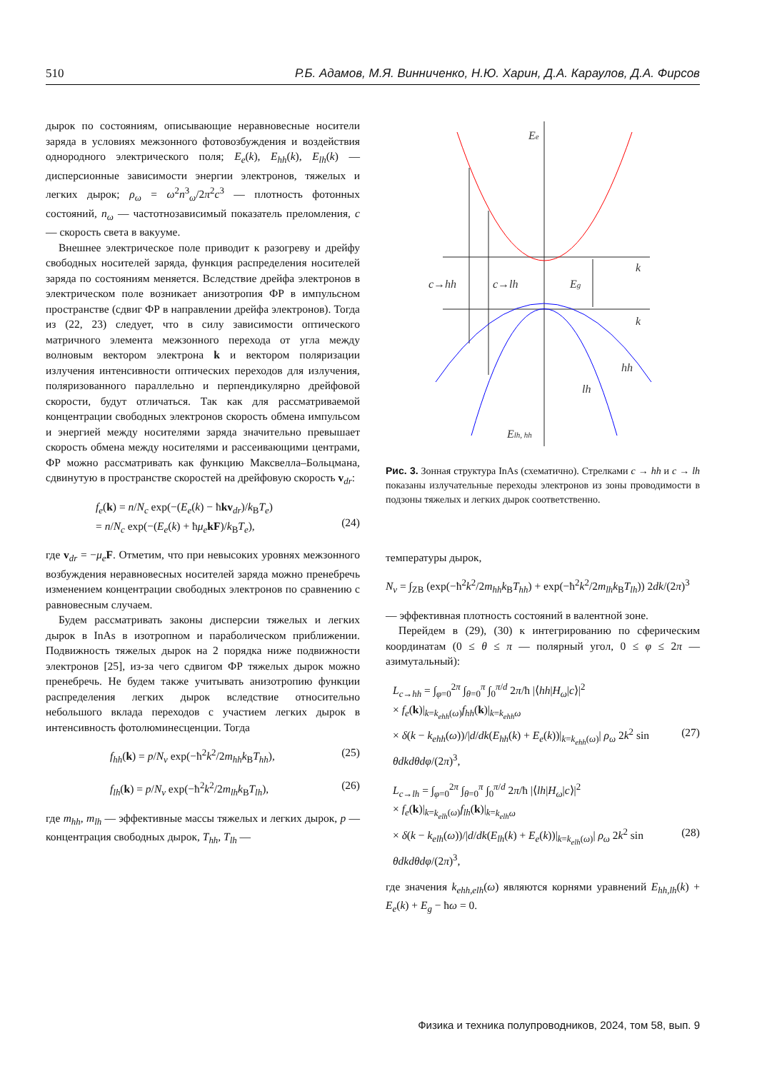510 Р.Б. Адамов, М.Я. Винниченко, Н.Ю. Харин, Д.А. Караулов, Д.А. Фирсов
дырок по состояниям, описывающие неравновесные носители заряда в условиях межзонного фотовозбуждения и воздействия однородного электрического поля; E<sub>e</sub>(k), E<sub>hh</sub>(k), E<sub>lh</sub>(k) — дисперсионные зависимости энергии электронов, тяжелых и легких дырок; ρ<sub>ω</sub> = ω<sup>2</sup>n<sup>3</sup><sub>ω</sub>/2π<sup>2</sup>c<sup>3</sup> — плотность фотонных состояний, n<sub>ω</sub> — частотнозависимый показатель преломления, c — скорость света в вакууме.
Внешнее электрическое поле приводит к разогреву и дрейфу свободных носителей заряда, функция распределения носителей заряда по состояниям меняется. Вследствие дрейфа электронов в электрическом поле возникает анизотропия ФР в импульсном пространстве (сдвиг ФР в направлении дрейфа электронов). Тогда из (22, 23) следует, что в силу зависимости оптического матричного элемента межзонного перехода от угла между волновым вектором электрона k и вектором поляризации излучения интенсивности оптических переходов для излучения, поляризованного параллельно и перпендикулярно дрейфовой скорости, будут отличаться. Так как для рассматриваемой концентрации свободных электронов скорость обмена импульсом и энергией между носителями заряда значительно превышает скорость обмена между носителями и рассеивающими центрами, ФР можно рассматривать как функцию Максвелла–Больцмана, сдвинутую в пространстве скоростей на дрейфовую скорость v<sub>dr</sub>:
f<sub>e</sub>(k) = n/N<sub>c</sub> exp(−(E<sub>e</sub>(k) − ħkv<sub>dr</sub>)/k<sub>B</sub>T<sub>e</sub>)
= n/N<sub>c</sub> exp(−(E<sub>e</sub>(k) + ħμ<sub>e</sub> kF)/k<sub>B</sub>T<sub>e</sub>),
(24)
где v<sub>dr</sub> = −μ<sub>e</sub> F. Отметим, что при невысоких уровнях межзонного возбуждения неравновесных носителей заряда можно пренебречь изменением концентрации свободных электронов по сравнению с равновесным случаем.
Будем рассматривать законы дисперсии тяжелых и легких дырок в InAs в изотропном и параболическом приближении. Подвижность тяжелых дырок на 2 порядка ниже подвижности электронов [25], из-за чего сдвигом ФР тяжелых дырок можно пренебречь. Не будем также учитывать анизотропию функции распределения легких дырок вследствие относительно небольшого вклада переходов с участием легких дырок в интенсивность фотолюминесценции. Тогда
f<sub>hh</sub>(k) = p/N<sub>v</sub> exp(−ħ<sup>2</sup>k<sup>2</sup>/2m<sub>hh</sub>k<sub>B</sub>T<sub>hh</sub>), (25)
f<sub>lh</sub>(k) = p/N<sub>v</sub> exp(−ħ<sup>2</sup>k<sup>2</sup>/2m<sub>lh</sub>k<sub>B</sub>T<sub>lh</sub>), (26)
где m<sub>hh</sub>, m<sub>lh</sub> — эффективные массы тяжелых и легких дырок, p — концентрация свободных дырок, T<sub>hh</sub>, T<sub>lh</sub> —
Ee
k
k
c→hh
c→lh
Eg
hh
lh
Elh, hh
Рис. 3. Зонная структура InAs (схематично). Стрелками c → hh и c → lh показаны излучательные переходы электронов из зоны проводимости в подзоны тяжелых и легких дырок соответственно.
температуры дырок,
N<sub>v</sub> = ∫<sub>ZB</sub> (exp(−ħ<sup>2</sup>k<sup>2</sup>/2m<sub>hh</sub>k<sub>B</sub>T<sub>hh</sub>) + exp(−ħ<sup>2</sup>k<sup>2</sup>/2m<sub>lh</sub>k<sub>B</sub>T<sub>lh</sub>)) 2dk/(2π)<sup>3</sup>
— эффективная плотность состояний в валентной зоне.
Перейдем в (29), (30) к интегрированию по сферическим координатам (0 ≤ θ ≤ π — полярный угол, 0 ≤ φ ≤ 2π — азимутальный):
L<sub>c→hh</sub> = ∫<sub>φ=0</sub><sup>2π</sup> ∫<sub>θ=0</sub><sup>π</sup> ∫<sub>0</sub><sup>π/d</sup> 2π/ħ |⟨hh|H<sub>ω</sub>|c⟩|<sup>2</sup>
× f<sub>e</sub>(k)|<sub>k=k<sub>ehh</sub>(ω)</sub>f<sub>hh</sub>(k)|<sub>k=k<sub>ehh</sub>ω</sub>
× δ(k − k<sub>ehh</sub>(ω))/|d/dk(E<sub>hh</sub>(k) + E<sub>e</sub>(k))|<sub>k=k<sub>ehh</sub>(ω)</sub>| ρ<sub>ω</sub> 2k<sup>2</sup> sin θdkdθdφ/(2π)<sup>3</sup>,
(27)
L<sub>c→lh</sub> = ∫<sub>φ=0</sub><sup>2π</sup> ∫<sub>θ=0</sub><sup>π</sup> ∫<sub>0</sub><sup>π/d</sup> 2π/ħ |⟨lh|H<sub>ω</sub>|c⟩|<sup>2</sup>
× f<sub>e</sub>(k)|<sub>k=k<sub>elh</sub>(ω)</sub>f<sub>lh</sub>(k)|<sub>k=k<sub>elh</sub>ω</sub>
× δ(k − k<sub>elh</sub>(ω))/|d/dk(E<sub>lh</sub>(k) + E<sub>e</sub>(k))|<sub>k=k<sub>elh</sub>(ω)</sub>| ρ<sub>ω</sub> 2k<sup>2</sup> sin θdkdθdφ/(2π)<sup>3</sup>,
(28)
где значения k<sub>ehh,elh</sub>(ω) являются корнями уравнений E<sub>hh,lh</sub>(k) + E<sub>e</sub>(k) + E<sub>g</sub> − ħω = 0.
Физика и техника полупроводников, 2024, том 58, вып. 9